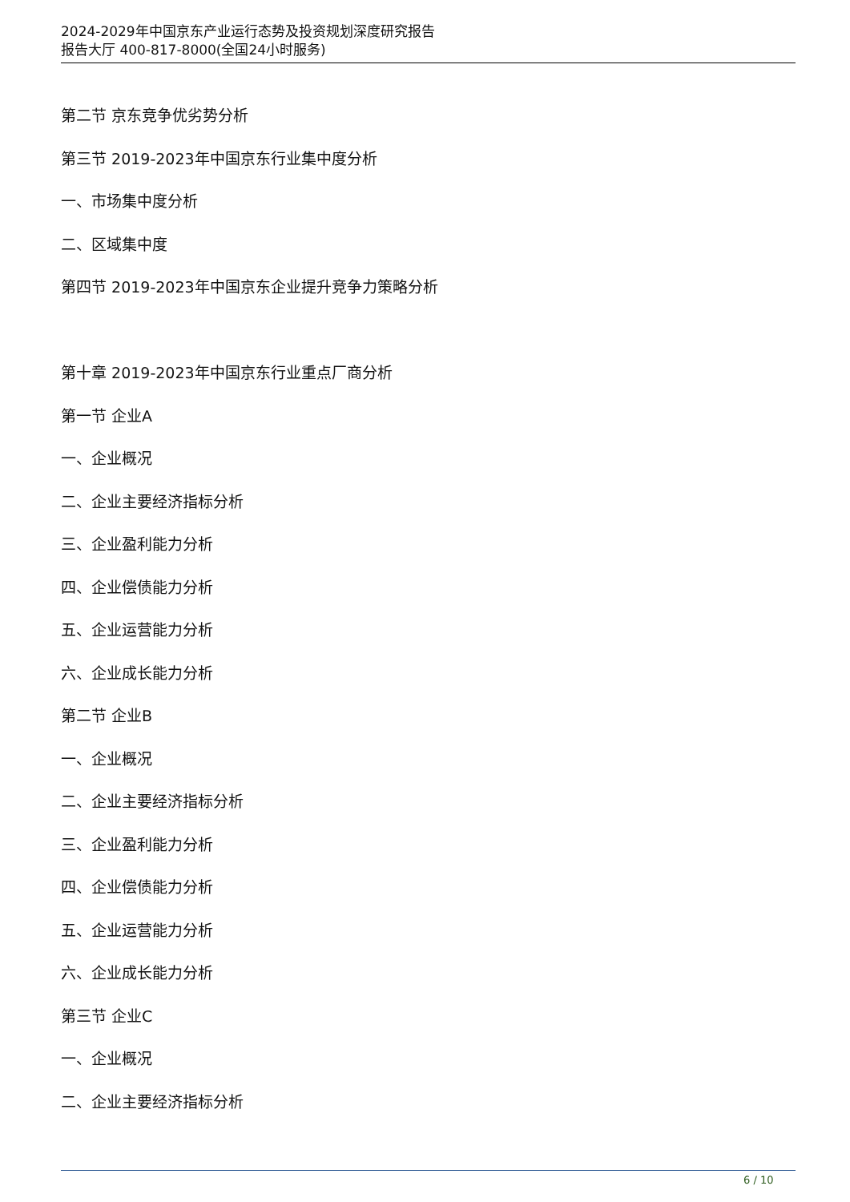2024-2029年中国京东产业运行态势及投资规划深度研究报告
报告大厅 400-817-8000(全国24小时服务)
第二节 京东竞争优劣势分析
第三节 2019-2023年中国京东行业集中度分析
一、市场集中度分析
二、区域集中度
第四节 2019-2023年中国京东企业提升竞争力策略分析
第十章 2019-2023年中国京东行业重点厂商分析
第一节 企业A
一、企业概况
二、企业主要经济指标分析
三、企业盈利能力分析
四、企业偿债能力分析
五、企业运营能力分析
六、企业成长能力分析
第二节 企业B
一、企业概况
二、企业主要经济指标分析
三、企业盈利能力分析
四、企业偿债能力分析
五、企业运营能力分析
六、企业成长能力分析
第三节 企业C
一、企业概况
二、企业主要经济指标分析
6 / 10